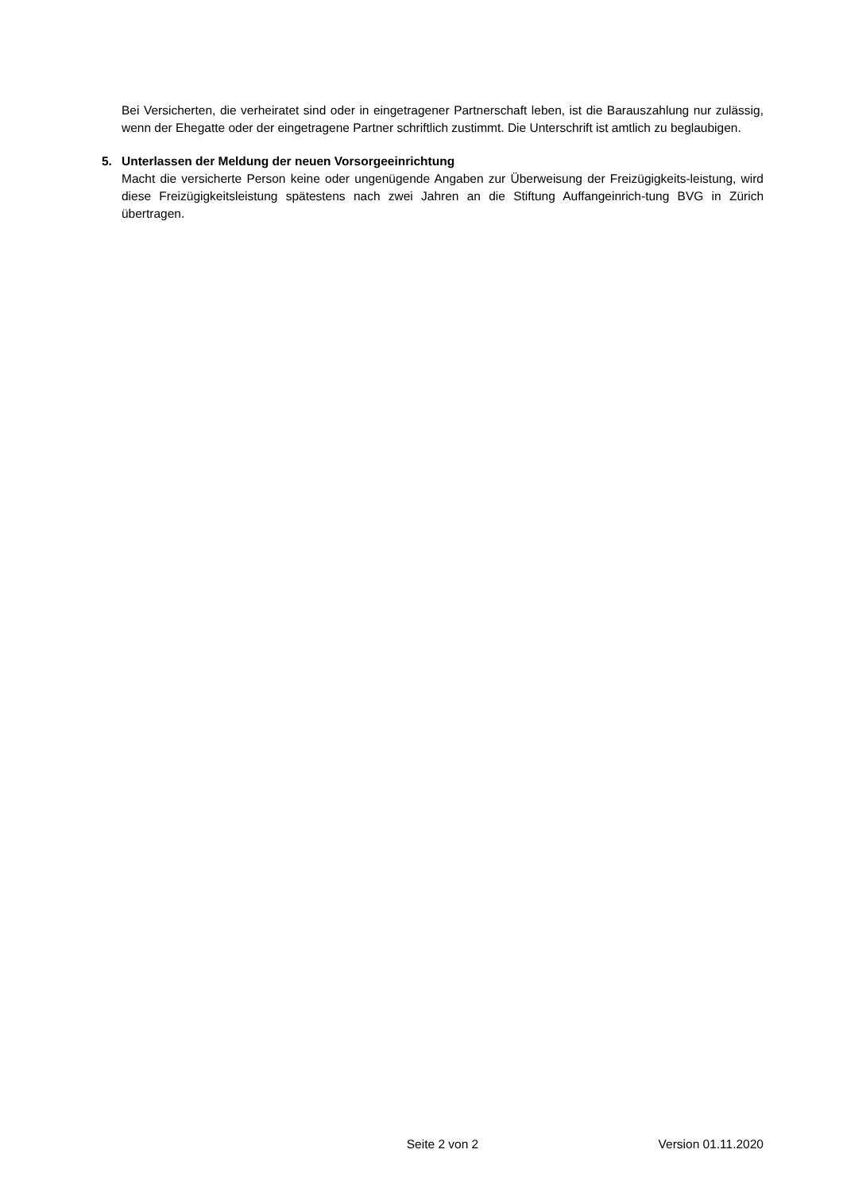Bei Versicherten, die verheiratet sind oder in eingetragener Partnerschaft leben, ist die Barauszahlung nur zulässig, wenn der Ehegatte oder der eingetragene Partner schriftlich zustimmt. Die Unterschrift ist amtlich zu beglaubigen.
5. Unterlassen der Meldung der neuen Vorsorgeeinrichtung
Macht die versicherte Person keine oder ungenügende Angaben zur Überweisung der Freizügigkeits-leistung, wird diese Freizügigkeitsleistung spätestens nach zwei Jahren an die Stiftung Auffangeinrich-tung BVG in Zürich übertragen.
Seite 2 von 2 Version 01.11.2020